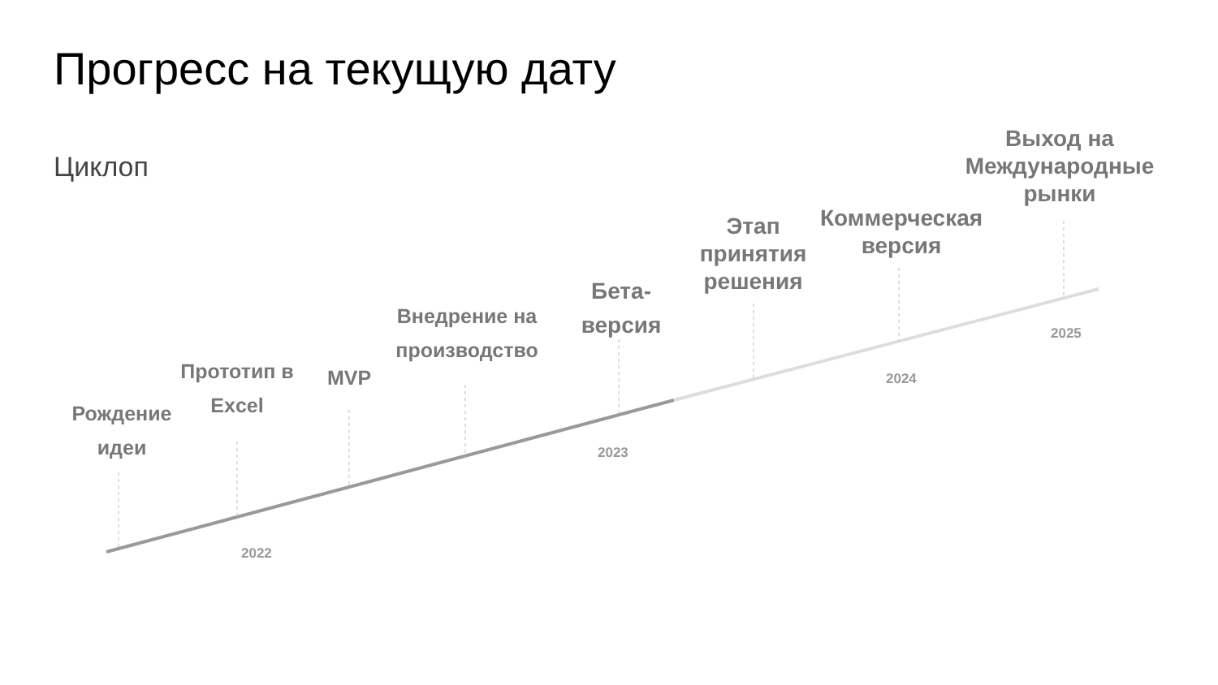Прогресс на текущую дату
Циклоп
Рождение
идеи
Прототип в
Excel
MVP
Внедрение на
производство
Бета-
версия
Этап
принятия
решения
Коммерческая
версия
Выход на
Международные
рынки
2022
2023
2024
2025